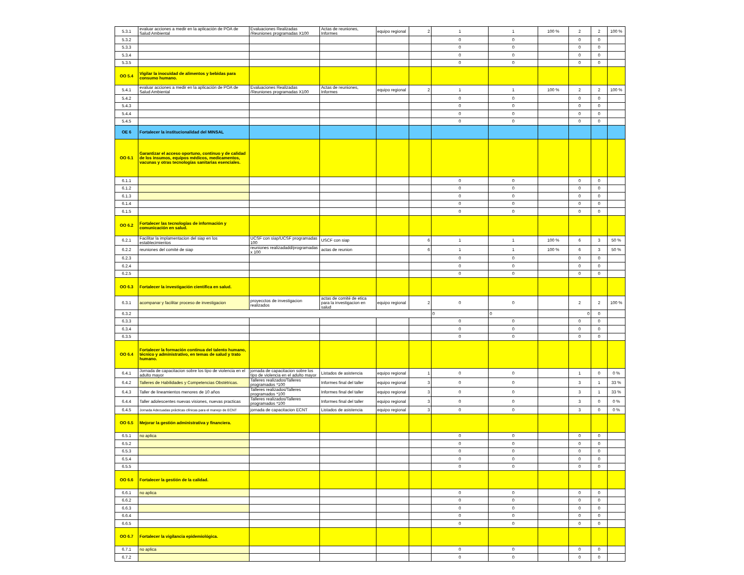| 5.3.1 | evaluar acciones a medir en la aplicación de POA de Salud Ambiental | Evaluaciones Realizadas /Reuniones programadas X100 | Actas de reuniones, Informes | equipo regional | 2 | 1 | 1 | 100 % | 2 | 2 | 100 % |
| 5.3.2 | | | | | | 0 | 0 | | 0 | 0 | |
| 5.3.3 | | | | | | 0 | 0 | | 0 | 0 | |
| 5.3.4 | | | | | | 0 | 0 | | 0 | 0 | |
| 5.3.5 | | | | | | 0 | 0 | | 0 | 0 | |
| OO 5.4 | Vigilar la inocuidad de alimentos y bebidas para consumo humano. | | | | | | | | | | |
| 5.4.1 | evaluar acciones a medir en la aplicación de POA de Salud Ambiental | Evaluaciones Realizadas /Reuniones programadas X100 | Actas de reuniones, Informes | equipo regional | 2 | 1 | 1 | 100 % | 2 | 2 | 100 % |
| 5.4.2 | | | | | | 0 | 0 | | 0 | 0 | |
| 5.4.3 | | | | | | 0 | 0 | | 0 | 0 | |
| 5.4.4 | | | | | | 0 | 0 | | 0 | 0 | |
| 5.4.5 | | | | | | 0 | 0 | | 0 | 0 | |
| OE 6 | Fortalecer la institucionalidad del MINSAL | | | | | | | | | | |
| OO 6.1 | Garantizar el acceso oportuno, continuo y de calidad de los insumos, equipos médicos, medicamentos, vacunas y otras tecnologías sanitarias esenciales. | | | | | | | | | | |
| 6.1.1 | | | | | | 0 | 0 | | 0 | 0 | |
| 6.1.2 | | | | | | 0 | 0 | | 0 | 0 | |
| 6.1.3 | | | | | | 0 | 0 | | 0 | 0 | |
| 6.1.4 | | | | | | 0 | 0 | | 0 | 0 | |
| 6.1.5 | | | | | | 0 | 0 | | 0 | 0 | |
| OO 6.2 | Fortalecer las tecnologías de información y comunicación en salud. | | | | | | | | | | |
| 6.2.1 | Facilitar la implamentacion del siap en los establecimientos | UCSF con siap/UCSF programadas 100 | USCF con siap | | 6 | 1 | 1 | 100 % | 6 | 3 | 50 % |
| 6.2.2 | reuniones del comité de siap | reuniones realizadadd/programadas x 100 | actas de reunion | | 6 | 1 | 1 | 100 % | 6 | 3 | 50 % |
| 6.2.3 | | | | | | 0 | 0 | | 0 | 0 | |
| 6.2.4 | | | | | | 0 | 0 | | 0 | 0 | |
| 6.2.5 | | | | | | 0 | 0 | | 0 | 0 | |
| OO 6.3 | Fortalecer la investigación científica en salud. | | | | | | | | | | |
| 6.3.1 | acompanar y facilitar proceso de investigacion | proyecctos de investigacion realizados | actas de comité de etica para la investigacion en salud | equipo regional | 2 | 0 | 0 | | 2 | 2 | 100 % |
| 6.3.2 | | | | | | 0 | 0 | | 0 | 0 | |
| 6.3.3 | | | | | | 0 | 0 | | 0 | 0 | |
| 6.3.4 | | | | | | 0 | 0 | | 0 | 0 | |
| 6.3.5 | | | | | | 0 | 0 | | 0 | 0 | |
| OO 6.4 | Fortalecer la formación continua del talento humano, técnico y administrativo, en temas de salud y trato humano. | | | | | | | | | | |
| 6.4.1 | Jornada de capacitacion sobre los tipo de violencia en el adulto mayor | jornada de capacitacion sobre los tipo de violencia en el adulto mayor | Listados de asistencia | equipo regional | 1 | 0 | 0 | | 1 | 0 | 0 % |
| 6.4.2 | Talleres de Habilidades y Competencias Obstétricas. | Talleres realizados/Talleres programados *100 | Informes final del taller | equipo regional | 3 | 0 | 0 | | 3 | 1 | 33 % |
| 6.4.3 | Taller de lineamientos menores de 10 años | Talleres realizados/Talleres programados *100 | Informes final del taller | equipo regional | 3 | 0 | 0 | | 3 | 1 | 33 % |
| 6.4.4 | Taller adolescentes nuevas visiones, nuevas practicas | Talleres realizados/Talleres programados *100 | Informes final del taller | equipo regional | 3 | 0 | 0 | | 3 | 0 | 0 % |
| 6.4.5 | Jornada Adecuadas prácticas clínicas para el manejo de ECNT | jornada de capacitacion ECNT | Listados de asistencia | equipo regional | 3 | 0 | 0 | | 3 | 0 | 0 % |
| OO 6.5 | Mejorar la gestión administrativa y financiera. | | | | | | | | | | |
| 6.5.1 | no aplica | | | | | 0 | 0 | | 0 | 0 | |
| 6.5.2 | | | | | | 0 | 0 | | 0 | 0 | |
| 6.5.3 | | | | | | 0 | 0 | | 0 | 0 | |
| 6.5.4 | | | | | | 0 | 0 | | 0 | 0 | |
| 6.5.5 | | | | | | 0 | 0 | | 0 | 0 | |
| OO 6.6 | Fortalecer la gestión de la calidad. | | | | | | | | | | |
| 6.6.1 | no aplica | | | | | 0 | 0 | | 0 | 0 | |
| 6.6.2 | | | | | | 0 | 0 | | 0 | 0 | |
| 6.6.3 | | | | | | 0 | 0 | | 0 | 0 | |
| 6.6.4 | | | | | | 0 | 0 | | 0 | 0 | |
| 6.6.5 | | | | | | 0 | 0 | | 0 | 0 | |
| OO 6.7 | Fortalecer la vigilancia epidemiológica. | | | | | | | | | | |
| 6.7.1 | no aplica | | | | | 0 | 0 | | 0 | 0 | |
| 6.7.2 | | | | | | 0 | 0 | | 0 | 0 | |